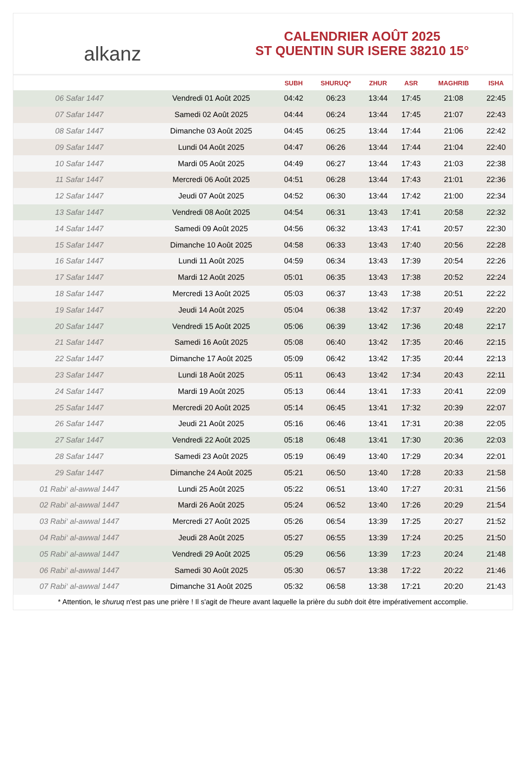alkanz
CALENDRIER AOÛT 2025
ST QUENTIN SUR ISERE 38210 15°
| | | SUBH | SHURUQ* | ZHUR | ASR | MAGHRIB | ISHA |
| --- | --- | --- | --- | --- | --- | --- | --- |
| 06 Safar 1447 | Vendredi 01 Août 2025 | 04:42 | 06:23 | 13:44 | 17:45 | 21:08 | 22:45 |
| 07 Safar 1447 | Samedi 02 Août 2025 | 04:44 | 06:24 | 13:44 | 17:45 | 21:07 | 22:43 |
| 08 Safar 1447 | Dimanche 03 Août 2025 | 04:45 | 06:25 | 13:44 | 17:44 | 21:06 | 22:42 |
| 09 Safar 1447 | Lundi 04 Août 2025 | 04:47 | 06:26 | 13:44 | 17:44 | 21:04 | 22:40 |
| 10 Safar 1447 | Mardi 05 Août 2025 | 04:49 | 06:27 | 13:44 | 17:43 | 21:03 | 22:38 |
| 11 Safar 1447 | Mercredi 06 Août 2025 | 04:51 | 06:28 | 13:44 | 17:43 | 21:01 | 22:36 |
| 12 Safar 1447 | Jeudi 07 Août 2025 | 04:52 | 06:30 | 13:44 | 17:42 | 21:00 | 22:34 |
| 13 Safar 1447 | Vendredi 08 Août 2025 | 04:54 | 06:31 | 13:43 | 17:41 | 20:58 | 22:32 |
| 14 Safar 1447 | Samedi 09 Août 2025 | 04:56 | 06:32 | 13:43 | 17:41 | 20:57 | 22:30 |
| 15 Safar 1447 | Dimanche 10 Août 2025 | 04:58 | 06:33 | 13:43 | 17:40 | 20:56 | 22:28 |
| 16 Safar 1447 | Lundi 11 Août 2025 | 04:59 | 06:34 | 13:43 | 17:39 | 20:54 | 22:26 |
| 17 Safar 1447 | Mardi 12 Août 2025 | 05:01 | 06:35 | 13:43 | 17:38 | 20:52 | 22:24 |
| 18 Safar 1447 | Mercredi 13 Août 2025 | 05:03 | 06:37 | 13:43 | 17:38 | 20:51 | 22:22 |
| 19 Safar 1447 | Jeudi 14 Août 2025 | 05:04 | 06:38 | 13:42 | 17:37 | 20:49 | 22:20 |
| 20 Safar 1447 | Vendredi 15 Août 2025 | 05:06 | 06:39 | 13:42 | 17:36 | 20:48 | 22:17 |
| 21 Safar 1447 | Samedi 16 Août 2025 | 05:08 | 06:40 | 13:42 | 17:35 | 20:46 | 22:15 |
| 22 Safar 1447 | Dimanche 17 Août 2025 | 05:09 | 06:42 | 13:42 | 17:35 | 20:44 | 22:13 |
| 23 Safar 1447 | Lundi 18 Août 2025 | 05:11 | 06:43 | 13:42 | 17:34 | 20:43 | 22:11 |
| 24 Safar 1447 | Mardi 19 Août 2025 | 05:13 | 06:44 | 13:41 | 17:33 | 20:41 | 22:09 |
| 25 Safar 1447 | Mercredi 20 Août 2025 | 05:14 | 06:45 | 13:41 | 17:32 | 20:39 | 22:07 |
| 26 Safar 1447 | Jeudi 21 Août 2025 | 05:16 | 06:46 | 13:41 | 17:31 | 20:38 | 22:05 |
| 27 Safar 1447 | Vendredi 22 Août 2025 | 05:18 | 06:48 | 13:41 | 17:30 | 20:36 | 22:03 |
| 28 Safar 1447 | Samedi 23 Août 2025 | 05:19 | 06:49 | 13:40 | 17:29 | 20:34 | 22:01 |
| 29 Safar 1447 | Dimanche 24 Août 2025 | 05:21 | 06:50 | 13:40 | 17:28 | 20:33 | 21:58 |
| 01 Rabi‘ al-awwal 1447 | Lundi 25 Août 2025 | 05:22 | 06:51 | 13:40 | 17:27 | 20:31 | 21:56 |
| 02 Rabi‘ al-awwal 1447 | Mardi 26 Août 2025 | 05:24 | 06:52 | 13:40 | 17:26 | 20:29 | 21:54 |
| 03 Rabi‘ al-awwal 1447 | Mercredi 27 Août 2025 | 05:26 | 06:54 | 13:39 | 17:25 | 20:27 | 21:52 |
| 04 Rabi‘ al-awwal 1447 | Jeudi 28 Août 2025 | 05:27 | 06:55 | 13:39 | 17:24 | 20:25 | 21:50 |
| 05 Rabi‘ al-awwal 1447 | Vendredi 29 Août 2025 | 05:29 | 06:56 | 13:39 | 17:23 | 20:24 | 21:48 |
| 06 Rabi‘ al-awwal 1447 | Samedi 30 Août 2025 | 05:30 | 06:57 | 13:38 | 17:22 | 20:22 | 21:46 |
| 07 Rabi‘ al-awwal 1447 | Dimanche 31 Août 2025 | 05:32 | 06:58 | 13:38 | 17:21 | 20:20 | 21:43 |
* Attention, le shuruq n'est pas une prière ! Il s'agit de l'heure avant laquelle la prière du subh doit être impérativement accomplie.